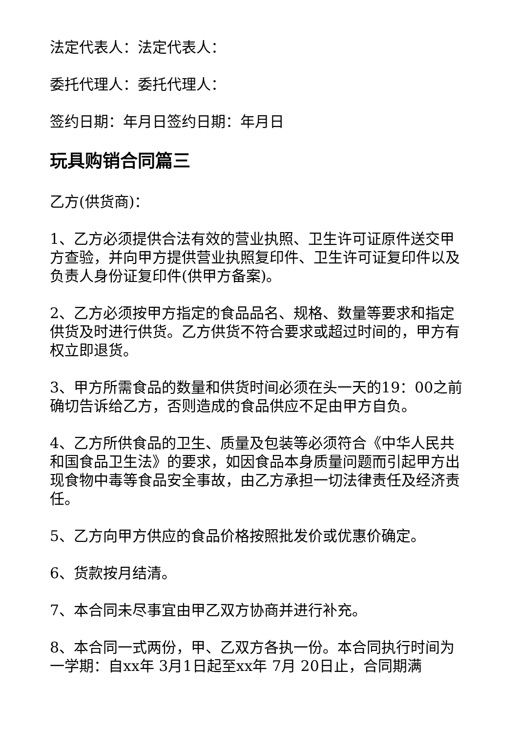法定代表人：法定代表人：
委托代理人：委托代理人：
签约日期：年月日签约日期：年月日
玩具购销合同篇三
乙方(供货商)：
1、乙方必须提供合法有效的营业执照、卫生许可证原件送交甲方查验，并向甲方提供营业执照复印件、卫生许可证复印件以及负责人身份证复印件(供甲方备案)。
2、乙方必须按甲方指定的食品品名、规格、数量等要求和指定供货及时进行供货。乙方供货不符合要求或超过时间的，甲方有权立即退货。
3、甲方所需食品的数量和供货时间必须在头一天的19：00之前确切告诉给乙方，否则造成的食品供应不足由甲方自负。
4、乙方所供食品的卫生、质量及包装等必须符合《中华人民共和国食品卫生法》的要求，如因食品本身质量问题而引起甲方出现食物中毒等食品安全事故，由乙方承担一切法律责任及经济责任。
5、乙方向甲方供应的食品价格按照批发价或优惠价确定。
6、货款按月结清。
7、本合同未尽事宜由甲乙双方协商并进行补充。
8、本合同一式两份，甲、乙双方各执一份。本合同执行时间为一学期：自xx年 3月1日起至xx年 7月 20日止，合同期满